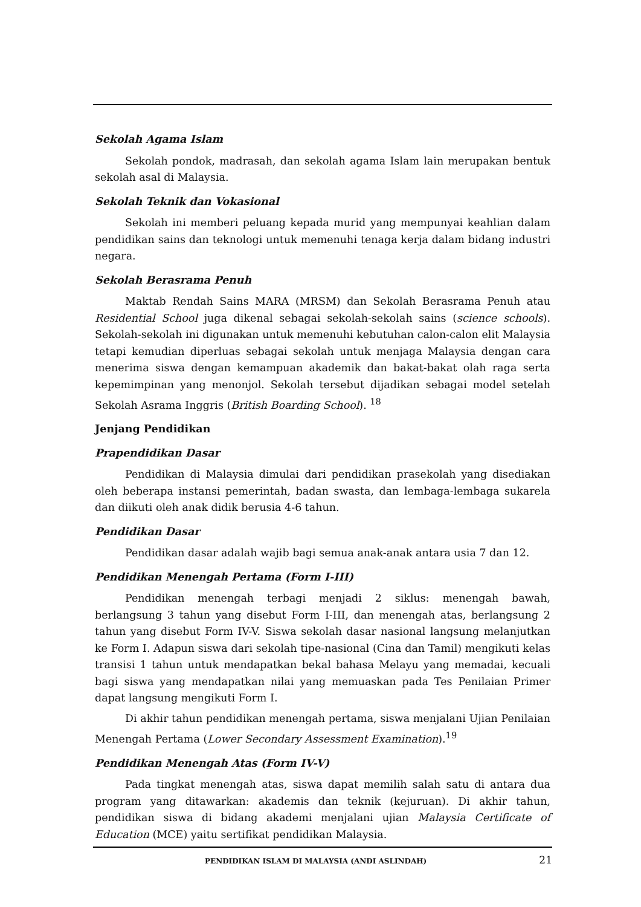Sekolah Agama Islam
Sekolah pondok, madrasah, dan sekolah agama Islam lain merupakan bentuk sekolah asal di Malaysia.
Sekolah Teknik dan Vokasional
Sekolah ini memberi peluang kepada murid yang mempunyai keahlian dalam pendidikan sains dan teknologi untuk memenuhi tenaga kerja dalam bidang industri negara.
Sekolah Berasrama Penuh
Maktab Rendah Sains MARA (MRSM) dan Sekolah Berasrama Penuh atau Residential School juga dikenal sebagai sekolah-sekolah sains (science schools). Sekolah-sekolah ini digunakan untuk memenuhi kebutuhan calon-calon elit Malaysia tetapi kemudian diperluas sebagai sekolah untuk menjaga Malaysia dengan cara menerima siswa dengan kemampuan akademik dan bakat-bakat olah raga serta kepemimpinan yang menonjol. Sekolah tersebut dijadikan sebagai model setelah Sekolah Asrama Inggris (British Boarding School). <sup>18</sup>
Jenjang Pendidikan
Prapendidikan Dasar
Pendidikan di Malaysia dimulai dari pendidikan prasekolah yang disediakan oleh beberapa instansi pemerintah, badan swasta, dan lembaga-lembaga sukarela dan diikuti oleh anak didik berusia 4-6 tahun.
Pendidikan Dasar
Pendidikan dasar adalah wajib bagi semua anak-anak antara usia 7 dan 12.
Pendidikan Menengah Pertama (Form I-III)
Pendidikan menengah terbagi menjadi 2 siklus: menengah bawah, berlangsung 3 tahun yang disebut Form I-III, dan menengah atas, berlangsung 2 tahun yang disebut Form IV-V. Siswa sekolah dasar nasional langsung melanjutkan ke Form I. Adapun siswa dari sekolah tipe-nasional (Cina dan Tamil) mengikuti kelas transisi 1 tahun untuk mendapatkan bekal bahasa Melayu yang memadai, kecuali bagi siswa yang mendapatkan nilai yang memuaskan pada Tes Penilaian Primer dapat langsung mengikuti Form I.
Di akhir tahun pendidikan menengah pertama, siswa menjalani Ujian Penilaian Menengah Pertama (Lower Secondary Assessment Examination).<sup>19</sup>
Pendidikan Menengah Atas (Form IV-V)
Pada tingkat menengah atas, siswa dapat memilih salah satu di antara dua program yang ditawarkan: akademis dan teknik (kejuruan). Di akhir tahun, pendidikan siswa di bidang akademi menjalani ujian Malaysia Certificate of Education (MCE) yaitu sertifikat pendidikan Malaysia.
PENDIDIKAN ISLAM DI MALAYSIA (ANDI ASLINDAH) 21